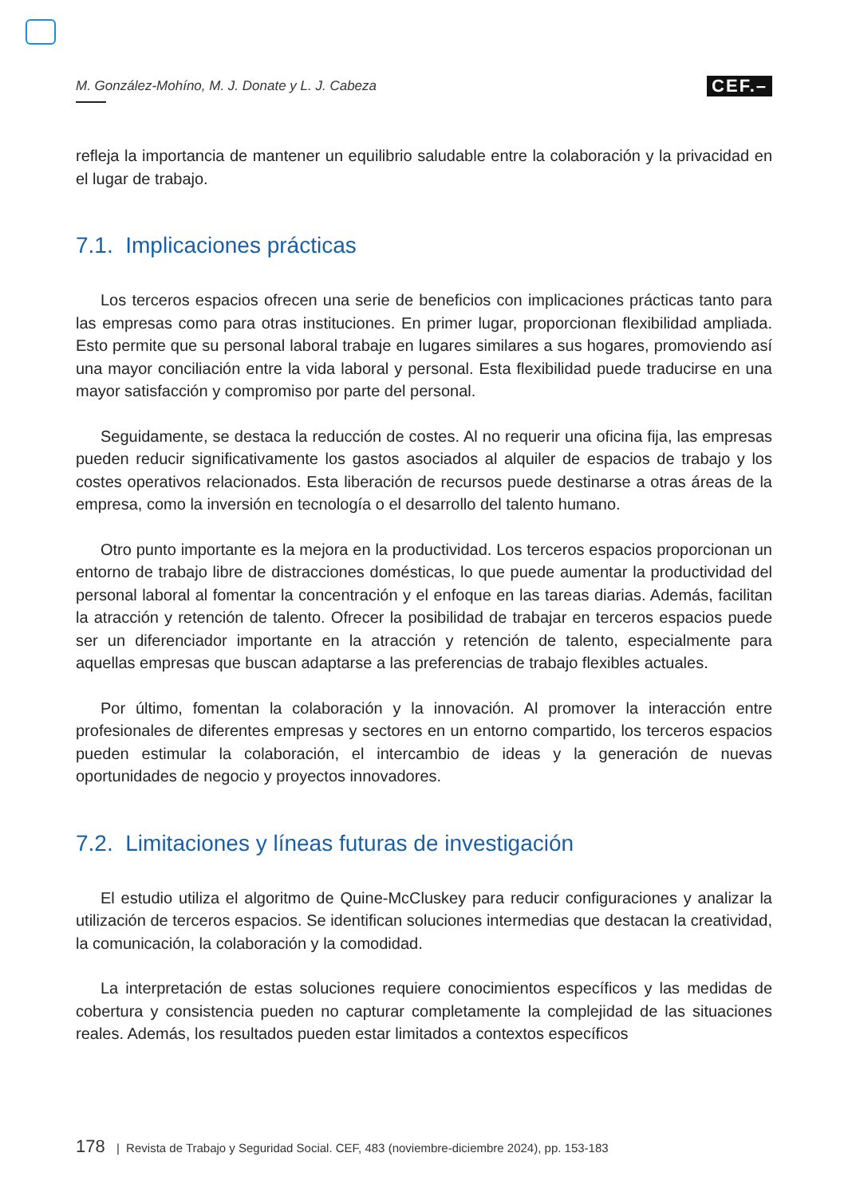M. González-Mohíno, M. J. Donate y L. J. Cabeza CEF.–
refleja la importancia de mantener un equilibrio saludable entre la colaboración y la privacidad en el lugar de trabajo.
7.1. Implicaciones prácticas
Los terceros espacios ofrecen una serie de beneficios con implicaciones prácticas tanto para las empresas como para otras instituciones. En primer lugar, proporcionan flexibilidad ampliada. Esto permite que su personal laboral trabaje en lugares similares a sus hogares, promoviendo así una mayor conciliación entre la vida laboral y personal. Esta flexibilidad puede traducirse en una mayor satisfacción y compromiso por parte del personal.
Seguidamente, se destaca la reducción de costes. Al no requerir una oficina fija, las empresas pueden reducir significativamente los gastos asociados al alquiler de espacios de trabajo y los costes operativos relacionados. Esta liberación de recursos puede destinarse a otras áreas de la empresa, como la inversión en tecnología o el desarrollo del talento humano.
Otro punto importante es la mejora en la productividad. Los terceros espacios proporcionan un entorno de trabajo libre de distracciones domésticas, lo que puede aumentar la productividad del personal laboral al fomentar la concentración y el enfoque en las tareas diarias. Además, facilitan la atracción y retención de talento. Ofrecer la posibilidad de trabajar en terceros espacios puede ser un diferenciador importante en la atracción y retención de talento, especialmente para aquellas empresas que buscan adaptarse a las preferencias de trabajo flexibles actuales.
Por último, fomentan la colaboración y la innovación. Al promover la interacción entre profesionales de diferentes empresas y sectores en un entorno compartido, los terceros espacios pueden estimular la colaboración, el intercambio de ideas y la generación de nuevas oportunidades de negocio y proyectos innovadores.
7.2. Limitaciones y líneas futuras de investigación
El estudio utiliza el algoritmo de Quine-McCluskey para reducir configuraciones y analizar la utilización de terceros espacios. Se identifican soluciones intermedias que destacan la creatividad, la comunicación, la colaboración y la comodidad.
La interpretación de estas soluciones requiere conocimientos específicos y las medidas de cobertura y consistencia pueden no capturar completamente la complejidad de las situaciones reales. Además, los resultados pueden estar limitados a contextos específicos
178 | Revista de Trabajo y Seguridad Social. CEF, 483 (noviembre-diciembre 2024), pp. 153-183